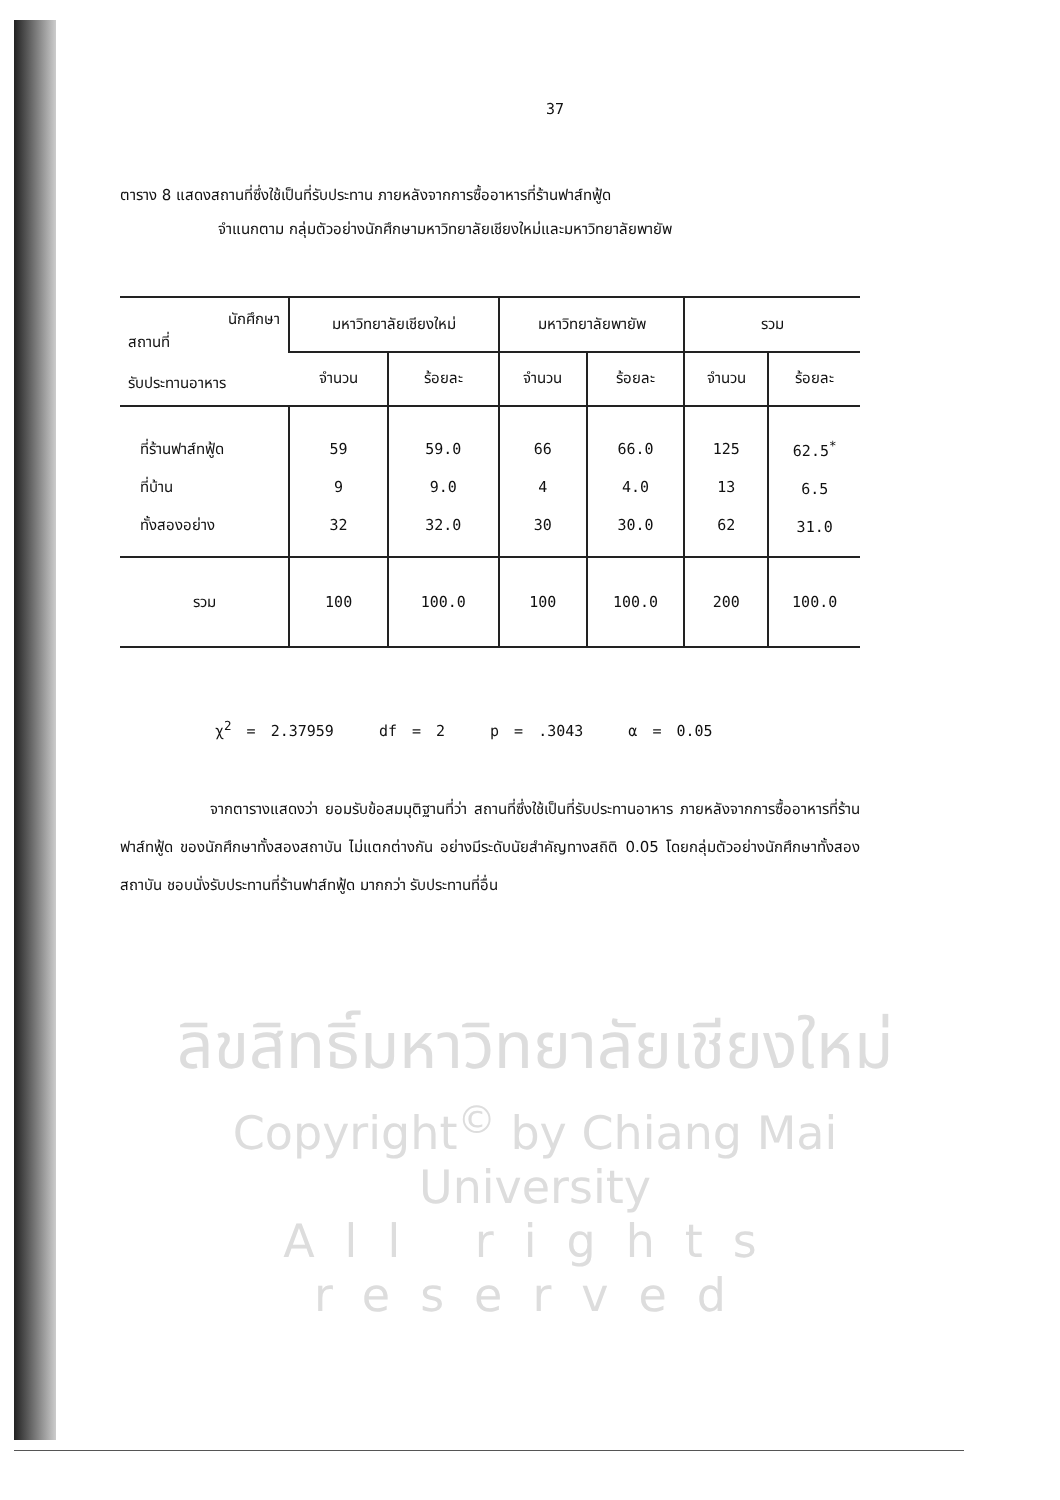37
ตาราง 8 แสดงสถานที่ซึ่งใช้เป็นที่รับประทาน ภายหลังจากการซื้ออาหารที่ร้านฟาส์ทฟู้ด
จำแนกตาม กลุ่มตัวอย่างนักศึกษามหาวิทยาลัยเชียงใหม่และมหาวิทยาลัยพายัพ
| นักศึกษา สถานที่ รับประทานอาหาร | มหาวิทยาลัยเชียงใหม่ | | มหาวิทยาลัยพายัพ | | รวม | |
| --- | --- | --- | --- | --- | --- | --- |
| | จำนวน | ร้อยละ | จำนวน | ร้อยละ | จำนวน | ร้อยละ |
| ที่ร้านฟาส์ทฟู้ด ที่บ้าน ทั้งสองอย่าง | 59 9 32 | 59.0 9.0 32.0 | 66 4 30 | 66.0 4.0 30.0 | 125 13 62 | 62.5<sup>*</sup> 6.5 31.0 |
| รวม | 100 | 100.0 | 100 | 100.0 | 200 | 100.0 |
χ<sup>2</sup> = 2.37959 df = 2 p = .3043 α = 0.05
จากตารางแสดงว่า ยอมรับข้อสมมุติฐานที่ว่า สถานที่ซึ่งใช้เป็นที่รับประทานอาหาร ภายหลังจากการซื้ออาหารที่ร้านฟาส์ทฟู้ด ของนักศึกษาทั้งสองสถาบัน ไม่แตกต่างกัน อย่างมีระดับนัยสำคัญทางสถิติ 0.05 โดยกลุ่มตัวอย่างนักศึกษาทั้งสองสถาบัน ชอบนั่งรับประทานที่ร้านฟาส์ทฟู้ด มากกว่า รับประทานที่อื่น
ลิขสิทธิ์มหาวิทยาลัยเชียงใหม่
Copyright<sup>©</sup> by Chiang Mai University
All rights reserved